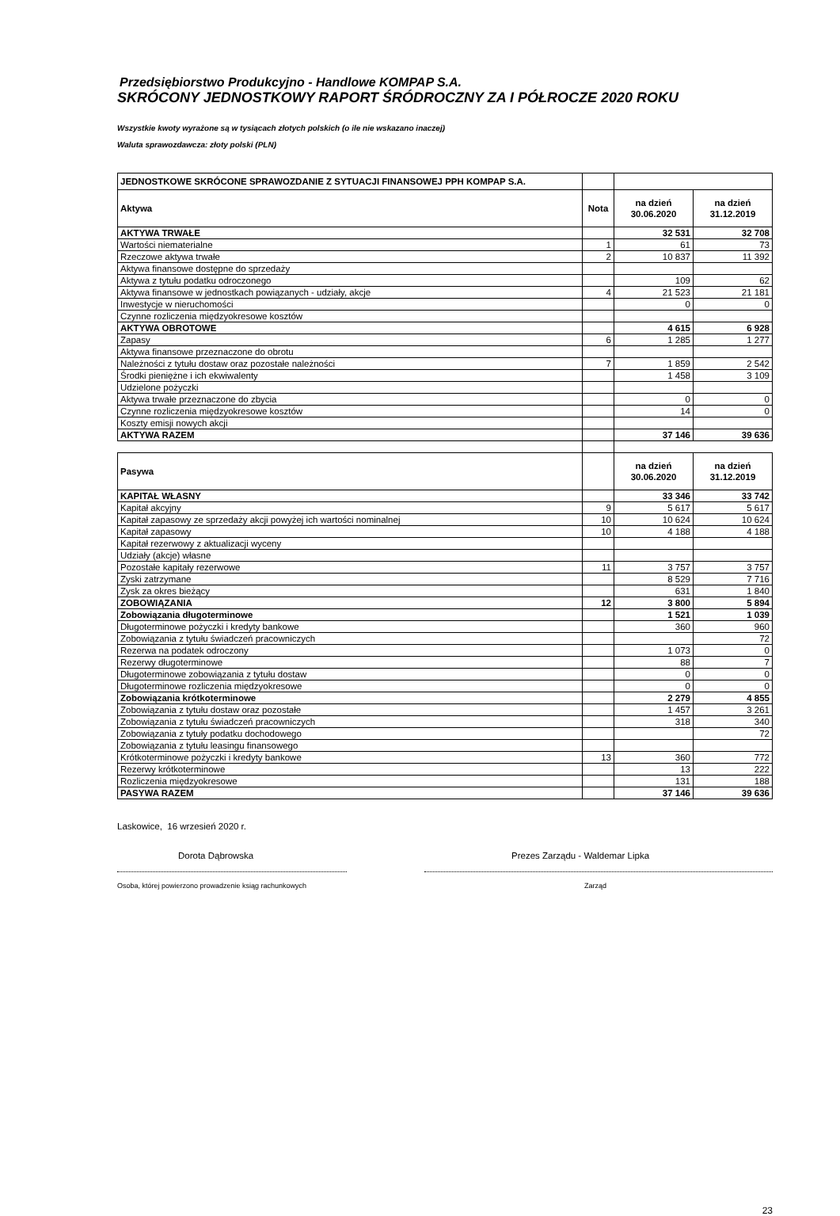Przedsiębiorstwo Produkcyjno - Handlowe KOMPAP S.A.
SKRÓCONY JEDNOSTKOWY RAPORT ŚRÓDROCZNY ZA I PÓŁROCZE 2020 ROKU
Wszystkie kwoty wyrażone są w tysiącach złotych polskich (o ile nie wskazano inaczej)
Waluta sprawozdawcza: złoty polski (PLN)
| JEDNOSTKOWE SKRÓCONE SPRAWOZDANIE Z SYTUACJI FINANSOWEJ PPH KOMPAP S.A. | | | |
| Aktywa | Nota | na dzień 30.06.2020 | na dzień 31.12.2019 |
| AKTYWA TRWAŁE | | 32 531 | 32 708 |
| Wartości niematerialne | 1 | 61 | 73 |
| Rzeczowe aktywa trwałe | 2 | 10 837 | 11 392 |
| Aktywa finansowe dostępne do sprzedaży | | | |
| Aktywa z tytułu podatku odroczonego | | 109 | 62 |
| Aktywa finansowe w jednostkach powiązanych - udziały, akcje | 4 | 21 523 | 21 181 |
| Inwestycje w nieruchomości | | 0 | 0 |
| Czynne rozliczenia międzyokresowe kosztów | | | |
| AKTYWA OBROTOWE | | 4 615 | 6 928 |
| Zapasy | 6 | 1 285 | 1 277 |
| Aktywa finansowe przeznaczone do obrotu | | | |
| Należności z tytułu dostaw oraz pozostałe należności | 7 | 1 859 | 2 542 |
| Środki pieniężne i ich ekwiwalenty | | 1 458 | 3 109 |
| Udzielone pożyczki | | | |
| Aktywa trwałe przeznaczone do zbycia | | 0 | 0 |
| Czynne rozliczenia międzyokresowe kosztów | | 14 | 0 |
| Koszty emisji nowych akcji | | | |
| AKTYWA RAZEM | | 37 146 | 39 636 |
| Pasywa | | na dzień 30.06.2020 | na dzień 31.12.2019 |
| KAPITAŁ WŁASNY | | 33 346 | 33 742 |
| Kapitał akcyjny | 9 | 5 617 | 5 617 |
| Kapitał zapasowy ze sprzedaży akcji powyżej ich wartości nominalnej | 10 | 10 624 | 10 624 |
| Kapitał zapasowy | 10 | 4 188 | 4 188 |
| Kapitał rezerwowy z aktualizacji wyceny | | | |
| Udziały (akcje) własne | | | |
| Pozostałe kapitały rezerwowe | 11 | 3 757 | 3 757 |
| Zyski zatrzymane | | 8 529 | 7 716 |
| Zysk za okres bieżący | | 631 | 1 840 |
| ZOBOWIĄZANIA | 12 | 3 800 | 5 894 |
| Zobowiązania długoterminowe | | 1 521 | 1 039 |
| Długoterminowe pożyczki i kredyty bankowe | | 360 | 960 |
| Zobowiązania z tytułu świadczeń pracowniczych | | | 72 |
| Rezerwa na podatek odroczony | | 1 073 | 0 |
| Rezerwy długoterminowe | | 88 | 7 |
| Długoterminowe zobowiązania z tytułu dostaw | | 0 | 0 |
| Długoterminowe rozliczenia międzyokresowe | | 0 | 0 |
| Zobowiązania krótkoterminowe | | 2 279 | 4 855 |
| Zobowiązania z tytułu dostaw oraz pozostałe | | 1 457 | 3 261 |
| Zobowiązania z tytułu świadczeń pracowniczych | | 318 | 340 |
| Zobowiązania z tytuły podatku dochodowego | | | 72 |
| Zobowiązania z tytułu leasingu finansowego | | | |
| Krótkoterminowe pożyczki i kredyty bankowe | 13 | 360 | 772 |
| Rezerwy krótkoterminowe | | 13 | 222 |
| Rozliczenia międzyokresowe | | 131 | 188 |
| PASYWA RAZEM | | 37 146 | 39 636 |
Laskowice, 16 wrzesień 2020 r.
Dorota Dąbrowska
Osoba, której powierzono prowadzenie ksiąg rachunkowych
Prezes Zarządu - Waldemar Lipka
Zarząd
23